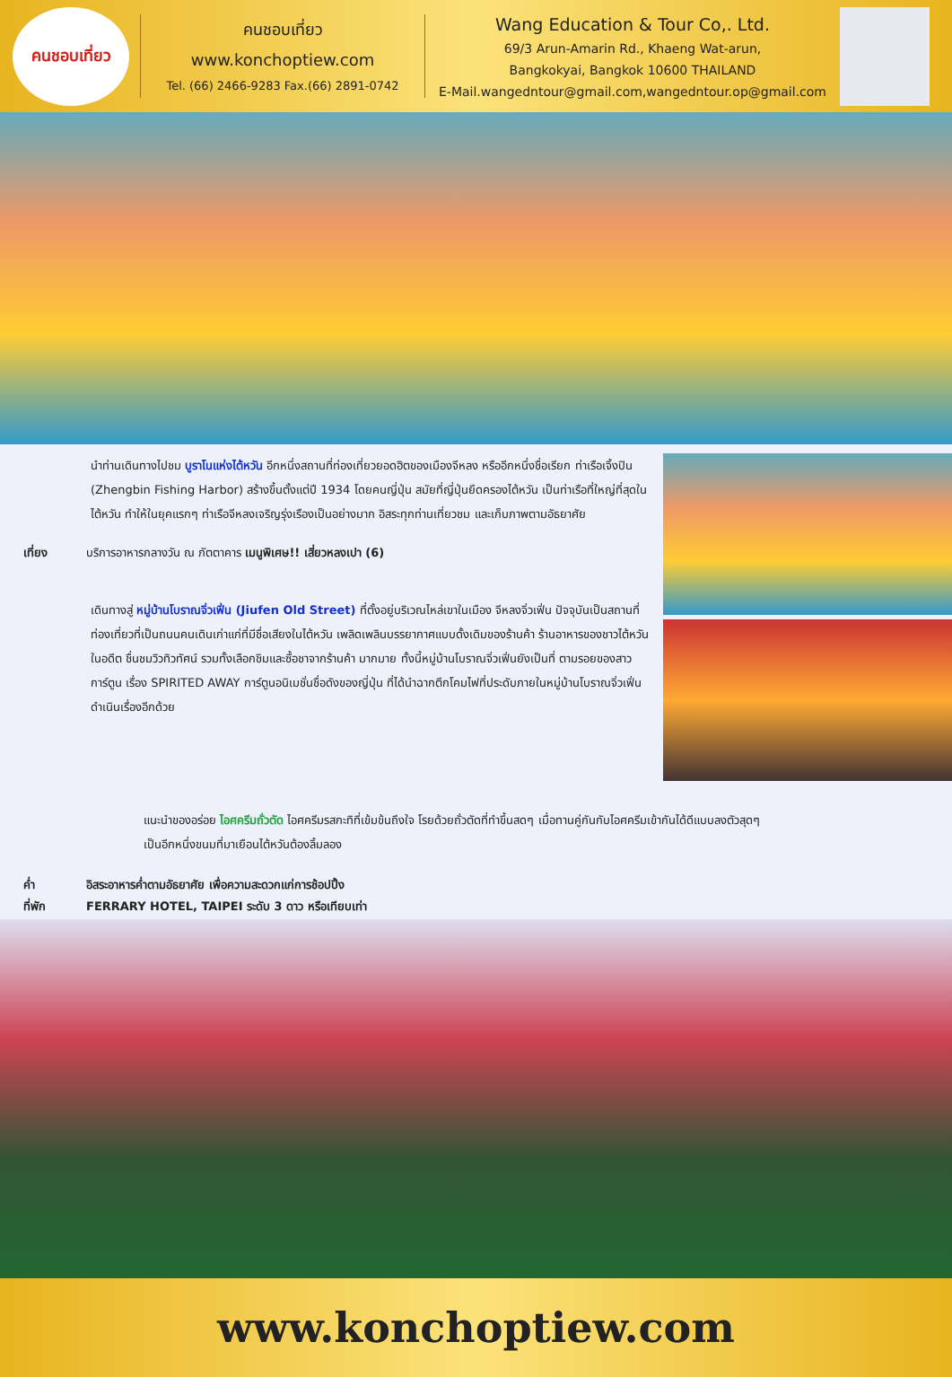คนชอบเที่ยว
คนชอบเที่ยว
www.konchoptiew.com
Tel. (66) 2466-9283 Fax.(66) 2891-0742
Wang Education & Tour Co,. Ltd.
69/3 Arun-Amarin Rd., Khaeng Wat-arun,
Bangkokyai, Bangkok 10600 THAILAND
E-Mail.wangedntour@gmail.com,wangedntour.op@gmail.com
นำท่านเดินทางไปชม บูราโนแห่งไต้หวัน อีกหนึ่งสถานที่ท่องเที่ยวยอดฮิตของเมืองจีหลง หรืออีกหนึ่งชื่อเรียก ท่าเรือเจิ้งปิน (Zhengbin Fishing Harbor) สร้างขึ้นตั้งแต่ปี 1934 โดยคนญี่ปุ่น สมัยที่ญี่ปุ่นยึดครองไต้หวัน เป็นท่าเรือที่ใหญ่ที่สุดในไต้หวัน ทำให้ในยุคแรกๆ ท่าเรือจีหลงเจริญรุ่งเรืองเป็นอย่างมาก อิสระทุกท่านเที่ยวชม และเก็บภาพตามอัธยาศัย
เที่ยง บริการอาหารกลางวัน ณ ภัตตาคาร เมนูพิเศษ!! เสี่ยวหลงเปา (6)
เดินทางสู่ หมู่บ้านโบราณจิ่วเฟิ่น (Jiufen Old Street) ที่ตั้งอยู่บริเวณไหล่เขาในเมือง จีหลงจิ่วเฟิ่น ปัจจุบันเป็นสถานที่ท่องเที่ยวที่เป็นถนนคนเดินเก่าแก่ที่มีชื่อเสียงในไต้หวัน เพลิดเพลินบรรยากาศแบบดั้งเดิมของร้านค้า ร้านอาหารของชาวไต้หวันในอดีต ชื่นชมวิวทิวทัศน์ รวมทั้งเลือกชิมและซื้อชาจากร้านค้า มากมาย ทั้งนี้หมู่บ้านโบราณจิ่วเฟิ่นยังเป็นที่ ตามรอยของสาวการ์ตูน เรื่อง SPIRITED AWAY การ์ตูนอนิเมชั่นชื่อดังของญี่ปุ่น ที่ได้นำฉากตึกโคมไฟที่ประดับภายในหมู่บ้านโบราณจิ่วเฟิ่นดำเนินเรื่องอีกด้วย
แนะนำของอร่อย ไอศครีมถั่วตัด ไอศครีมรสกะทิที่เข้มข้นถึงใจ โรยด้วยถั่วตัดที่ทำขึ้นสดๆ เมื่อทานคู่กันกับไอศครีมเข้ากันได้ดีแบบลงตัวสุดๆ เป็นอีกหนึ่งขนมที่มาเยือนไต้หวันต้องลิ้มลอง
ค่ำ อิสระอาหารค่ำตามอัธยาศัย เพื่อความสะดวกแก่การช้อปปิ้ง
ที่พัก FERRARY HOTEL, TAIPEI ระดับ 3 ดาว หรือเทียบเท่า
www.konchoptiew.com